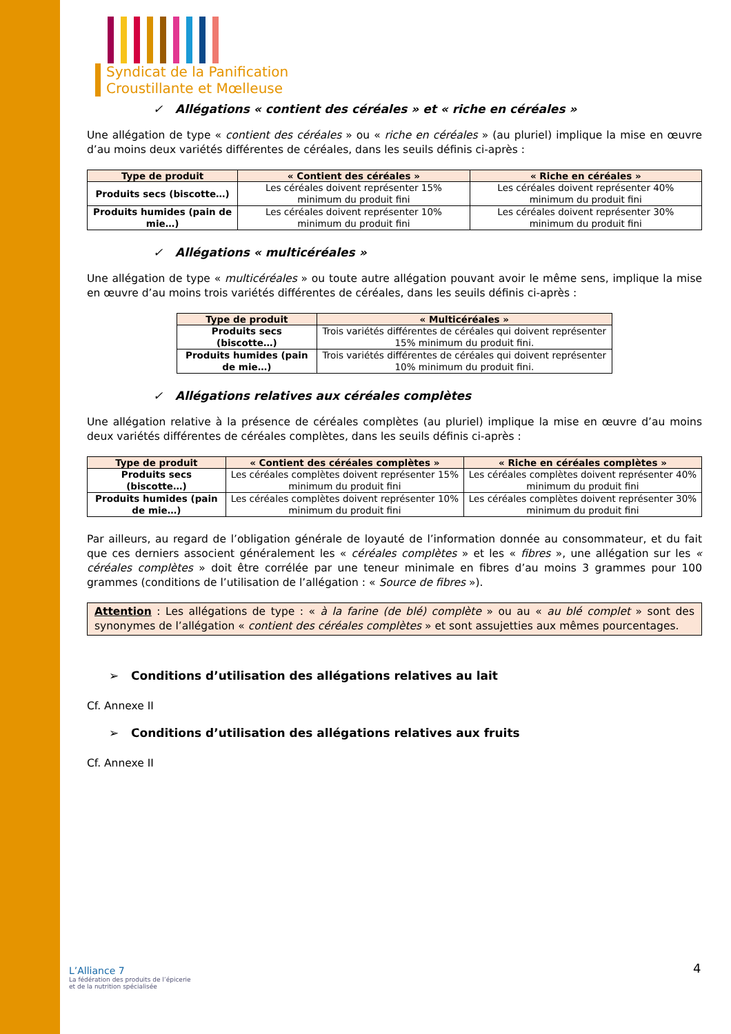Syndicat de la Panification
Croustillante et Mœlleuse
✓ Allégations « contient des céréales » et « riche en céréales »
Une allégation de type « contient des céréales » ou « riche en céréales » (au pluriel) implique la mise en œuvre d’au moins deux variétés différentes de céréales, dans les seuils définis ci-après :
| Type de produit | « Contient des céréales » | « Riche en céréales » |
| --- | --- | --- |
| Produits secs (biscotte…) | Les céréales doivent représenter 15% minimum du produit fini | Les céréales doivent représenter 40% minimum du produit fini |
| Produits humides (pain de mie…) | Les céréales doivent représenter 10% minimum du produit fini | Les céréales doivent représenter 30% minimum du produit fini |
✓ Allégations « multicéréales »
Une allégation de type « multicéréales » ou toute autre allégation pouvant avoir le même sens, implique la mise en œuvre d’au moins trois variétés différentes de céréales, dans les seuils définis ci-après :
| Type de produit | « Multicéréales » |
| --- | --- |
| Produits secs (biscotte…) | Trois variétés différentes de céréales qui doivent représenter 15% minimum du produit fini. |
| Produits humides (pain de mie…) | Trois variétés différentes de céréales qui doivent représenter 10% minimum du produit fini. |
✓ Allégations relatives aux céréales complètes
Une allégation relative à la présence de céréales complètes (au pluriel) implique la mise en œuvre d’au moins deux variétés différentes de céréales complètes, dans les seuils définis ci-après :
| Type de produit | « Contient des céréales complètes » | « Riche en céréales complètes » |
| --- | --- | --- |
| Produits secs (biscotte…) | Les céréales complètes doivent représenter 15% minimum du produit fini | Les céréales complètes doivent représenter 40% minimum du produit fini |
| Produits humides (pain de mie…) | Les céréales complètes doivent représenter 10% minimum du produit fini | Les céréales complètes doivent représenter 30% minimum du produit fini |
Par ailleurs, au regard de l’obligation générale de loyauté de l’information donnée au consommateur, et du fait que ces derniers associent généralement les « céréales complètes » et les « fibres », une allégation sur les « céréales complètes » doit être corrélée par une teneur minimale en fibres d’au moins 3 grammes pour 100 grammes (conditions de l’utilisation de l’allégation : « Source de fibres »).
Attention : Les allégations de type : « à la farine (de blé) complète » ou au « au blé complet » sont des synonymes de l’allégation « contient des céréales complètes » et sont assujetties aux mêmes pourcentages.
➢ Conditions d’utilisation des allégations relatives au lait
Cf. Annexe II
➢ Conditions d’utilisation des allégations relatives aux fruits
Cf. Annexe II
L’Alliance 7
La fédération des produits de l’épicerie
et de la nutrition spécialisée
4